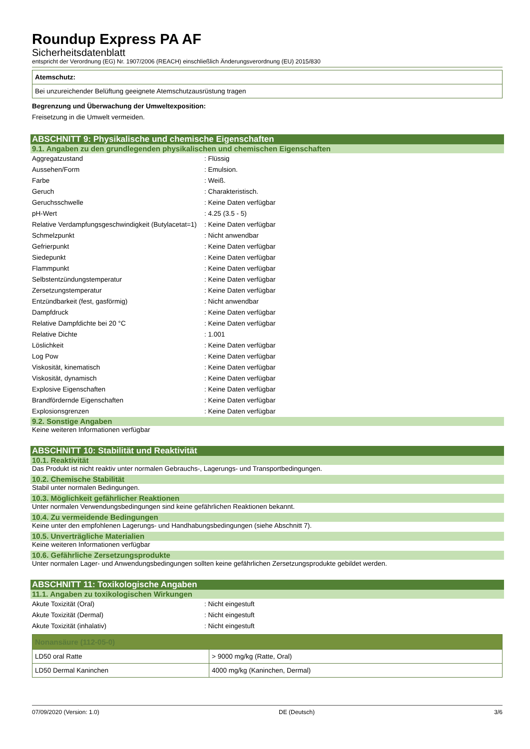Roundup Express PA AF
Sicherheitsdatenblatt
entspricht der Verordnung (EG) Nr. 1907/2006 (REACH) einschließlich Änderungsverordnung (EU) 2015/830
Atemschutz:
Bei unzureichender Belüftung geeignete Atemschutzausrüstung tragen
Begrenzung und Überwachung der Umweltexposition:
Freisetzung in die Umwelt vermeiden.
ABSCHNITT 9: Physikalische und chemische Eigenschaften
9.1. Angaben zu den grundlegenden physikalischen und chemischen Eigenschaften
| Aggregatzustand | : Flüssig |
| Aussehen/Form | : Emulsion. |
| Farbe | : Weiß. |
| Geruch | : Charakteristisch. |
| Geruchsschwelle | : Keine Daten verfügbar |
| pH-Wert | : 4.25 (3.5 - 5) |
| Relative Verdampfungsgeschwindigkeit (Butylacetat=1) | : Keine Daten verfügbar |
| Schmelzpunkt | : Nicht anwendbar |
| Gefrierpunkt | : Keine Daten verfügbar |
| Siedepunkt | : Keine Daten verfügbar |
| Flammpunkt | : Keine Daten verfügbar |
| Selbstentzündungstemperatur | : Keine Daten verfügbar |
| Zersetzungstemperatur | : Keine Daten verfügbar |
| Entzündbarkeit (fest, gasförmig) | : Nicht anwendbar |
| Dampfdruck | : Keine Daten verfügbar |
| Relative Dampfdichte bei 20 °C | : Keine Daten verfügbar |
| Relative Dichte | : 1.001 |
| Löslichkeit | : Keine Daten verfügbar |
| Log Pow | : Keine Daten verfügbar |
| Viskosität, kinematisch | : Keine Daten verfügbar |
| Viskosität, dynamisch | : Keine Daten verfügbar |
| Explosive Eigenschaften | : Keine Daten verfügbar |
| Brandfördernde Eigenschaften | : Keine Daten verfügbar |
| Explosionsgrenzen | : Keine Daten verfügbar |
9.2. Sonstige Angaben
Keine weiteren Informationen verfügbar
ABSCHNITT 10: Stabilität und Reaktivität
10.1. Reaktivität
Das Produkt ist nicht reaktiv unter normalen Gebrauchs-, Lagerungs- und Transportbedingungen.
10.2. Chemische Stabilität
Stabil unter normalen Bedingungen.
10.3. Möglichkeit gefährlicher Reaktionen
Unter normalen Verwendungsbedingungen sind keine gefährlichen Reaktionen bekannt.
10.4. Zu vermeidende Bedingungen
Keine unter den empfohlenen Lagerungs- und Handhabungsbedingungen (siehe Abschnitt 7).
10.5. Unverträgliche Materialien
Keine weiteren Informationen verfügbar
10.6. Gefährliche Zersetzungsprodukte
Unter normalen Lager- und Anwendungsbedingungen sollten keine gefährlichen Zersetzungsprodukte gebildet werden.
ABSCHNITT 11: Toxikologische Angaben
11.1. Angaben zu toxikologischen Wirkungen
| Akute Toxizität (Oral) | : Nicht eingestuft |
| Akute Toxizität (Dermal) | : Nicht eingestuft |
| Akute Toxizität (inhalativ) | : Nicht eingestuft |
| Nonansäure (112-05-0) | |
| --- | --- |
| LD50 oral Ratte | > 9000 mg/kg (Ratte, Oral) |
| LD50 Dermal Kaninchen | 4000 mg/kg (Kaninchen, Dermal) |
07/09/2020 (Version: 1.0) DE (Deutsch) 3/6